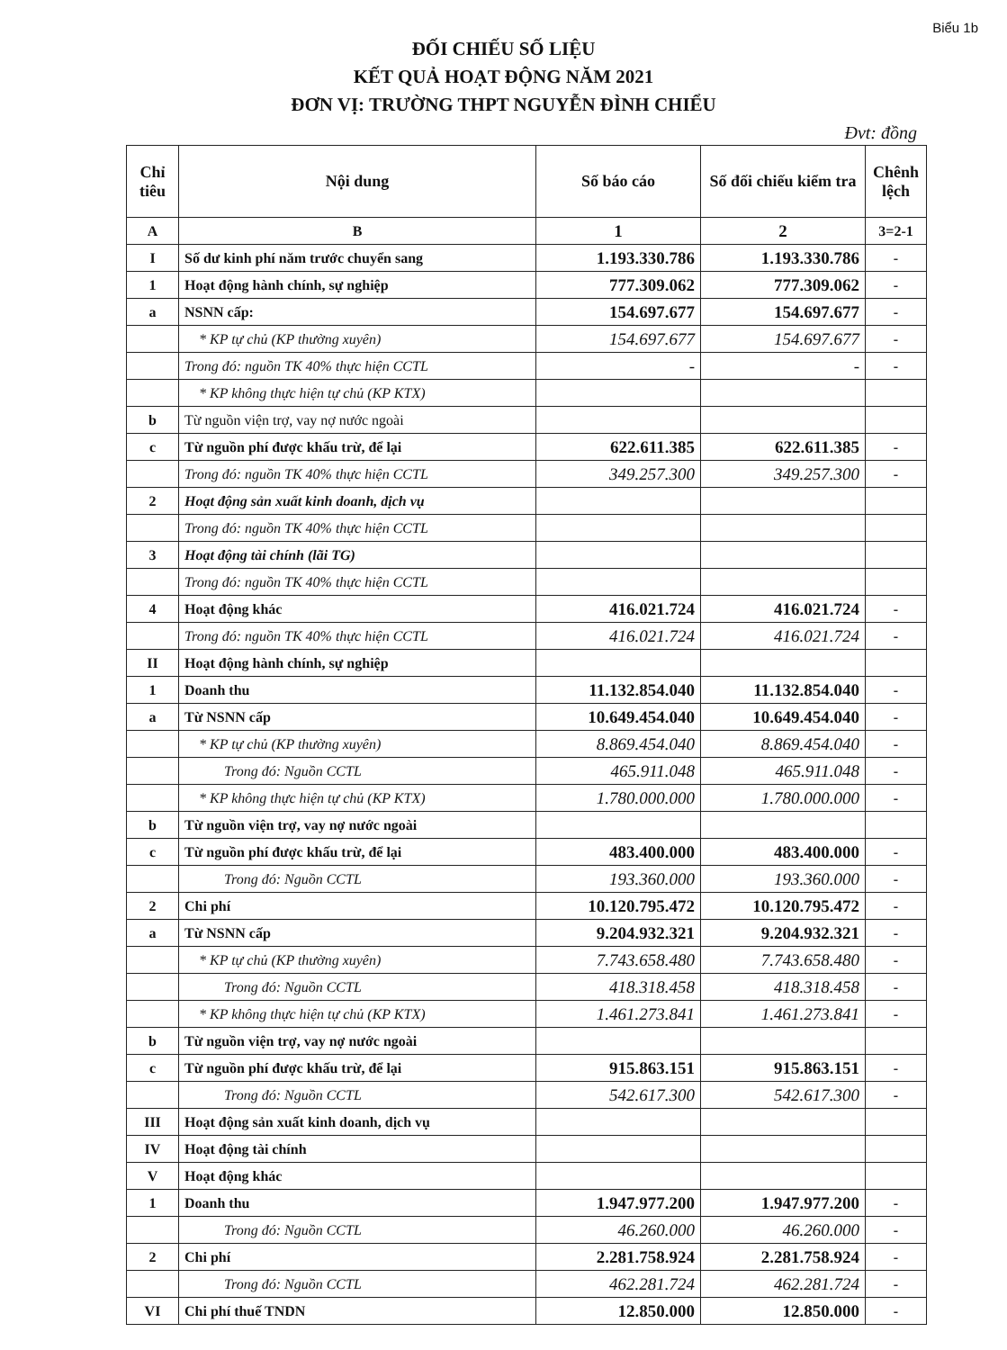Biểu 1b
ĐỐI CHIẾU SỐ LIỆU
KẾT QUẢ HOẠT ĐỘNG NĂM 2021
ĐƠN VỊ: TRƯỜNG THPT NGUYỄN ĐÌNH CHIỂU
Đvt: đồng
| Chỉ tiêu | Nội dung | Số báo cáo | Số đối chiếu kiểm tra | Chênh lệch |
| --- | --- | --- | --- | --- |
| A | B | 1 | 2 | 3=2-1 |
| I | Số dư kinh phí năm trước chuyển sang | 1.193.330.786 | 1.193.330.786 | - |
| 1 | Hoạt động hành chính, sự nghiệp | 777.309.062 | 777.309.062 | - |
| a | NSNN cấp: | 154.697.677 | 154.697.677 | - |
| | * KP tự chủ (KP thường xuyên) | 154.697.677 | 154.697.677 | - |
| | Trong đó: nguồn TK 40% thực hiện CCTL | - | - | - |
| | * KP không thực hiện tự chủ (KP KTX) | | | |
| b | Từ nguồn viện trợ, vay nợ nước ngoài | | | |
| c | Từ nguồn phí được khấu trừ, để lại | 622.611.385 | 622.611.385 | - |
| | Trong đó: nguồn TK 40% thực hiện CCTL | 349.257.300 | 349.257.300 | - |
| 2 | Hoạt động sản xuất kinh doanh, dịch vụ | | | |
| | Trong đó: nguồn TK 40% thực hiện CCTL | | | |
| 3 | Hoạt động tài chính (lãi TG) | | | |
| | Trong đó: nguồn TK 40% thực hiện CCTL | | | |
| 4 | Hoạt động khác | 416.021.724 | 416.021.724 | - |
| | Trong đó: nguồn TK 40% thực hiện CCTL | 416.021.724 | 416.021.724 | - |
| II | Hoạt động hành chính, sự nghiệp | | | |
| 1 | Doanh thu | 11.132.854.040 | 11.132.854.040 | - |
| a | Từ NSNN cấp | 10.649.454.040 | 10.649.454.040 | - |
| | * KP tự chủ (KP thường xuyên) | 8.869.454.040 | 8.869.454.040 | - |
| | Trong đó: Nguồn CCTL | 465.911.048 | 465.911.048 | - |
| | * KP không thực hiện tự chủ (KP KTX) | 1.780.000.000 | 1.780.000.000 | - |
| b | Từ nguồn viện trợ, vay nợ nước ngoài | | | |
| c | Từ nguồn phí được khấu trừ, để lại | 483.400.000 | 483.400.000 | - |
| | Trong đó: Nguồn CCTL | 193.360.000 | 193.360.000 | - |
| 2 | Chi phí | 10.120.795.472 | 10.120.795.472 | - |
| a | Từ NSNN cấp | 9.204.932.321 | 9.204.932.321 | - |
| | * KP tự chủ (KP thường xuyên) | 7.743.658.480 | 7.743.658.480 | - |
| | Trong đó: Nguồn CCTL | 418.318.458 | 418.318.458 | - |
| | * KP không thực hiện tự chủ (KP KTX) | 1.461.273.841 | 1.461.273.841 | - |
| b | Từ nguồn viện trợ, vay nợ nước ngoài | | | |
| c | Từ nguồn phí được khấu trừ, để lại | 915.863.151 | 915.863.151 | - |
| | Trong đó: Nguồn CCTL | 542.617.300 | 542.617.300 | - |
| III | Hoạt động sản xuất kinh doanh, dịch vụ | | | |
| IV | Hoạt động tài chính | | | |
| V | Hoạt động khác | | | |
| 1 | Doanh thu | 1.947.977.200 | 1.947.977.200 | - |
| | Trong đó: Nguồn CCTL | 46.260.000 | 46.260.000 | - |
| 2 | Chi phí | 2.281.758.924 | 2.281.758.924 | - |
| | Trong đó: Nguồn CCTL | 462.281.724 | 462.281.724 | - |
| VI | Chi phí thuế TNDN | 12.850.000 | 12.850.000 | - |